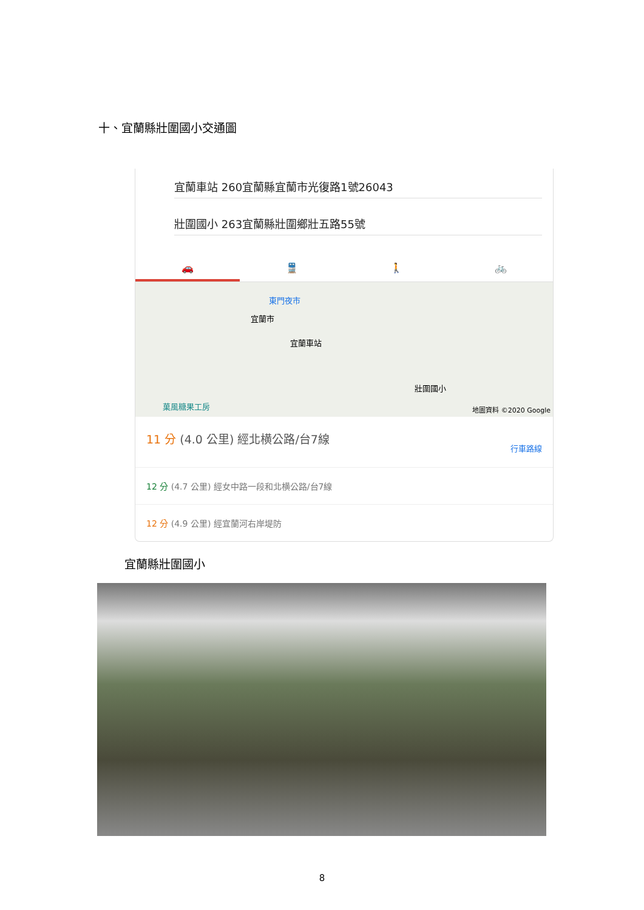十、宜蘭縣壯圍國小交通圖
宜蘭車站 260宜蘭縣宜蘭市光復路1號26043
壯圍國小 263宜蘭縣壯圍鄉壯五路55號
🚗 🚆 🚶 🚲
東門夜市
宜蘭市
宜蘭車站
壯圍國小
菓風糖果工房
地圖資料 ©2020 Google
11 分 (4.0 公里) 經北横公路/台7線
行車路線
12 分 (4.7 公里) 經女中路一段和北横公路/台7線
12 分 (4.9 公里) 經宜蘭河右岸堤防
宜蘭縣壯圍國小
8